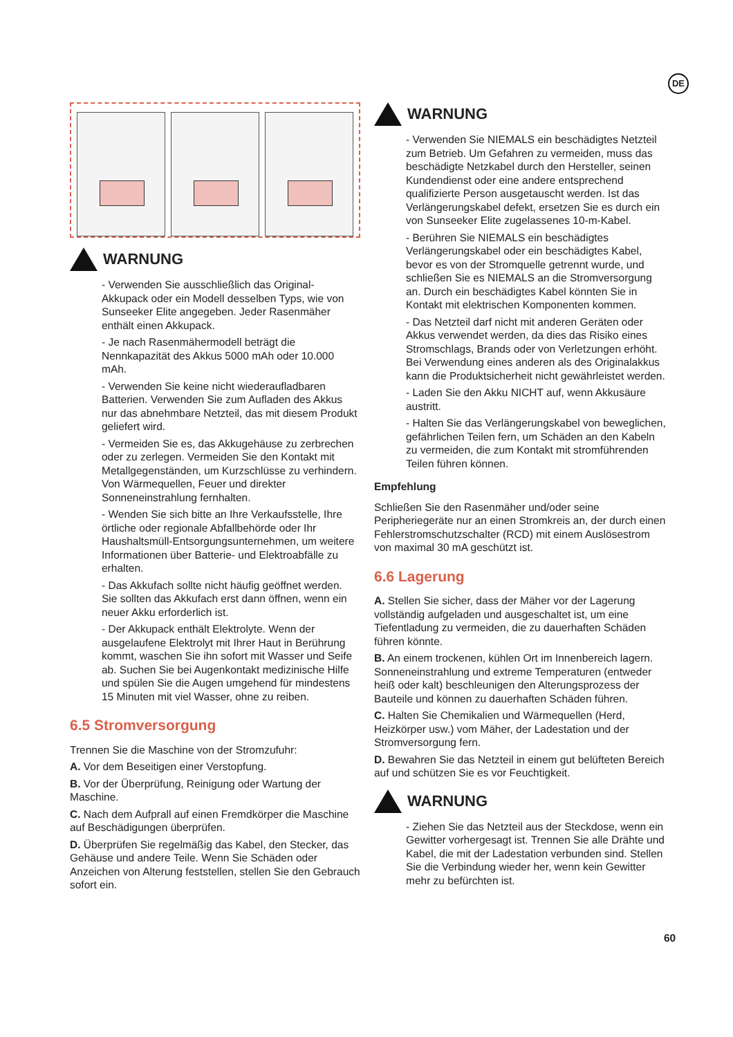DE
WARNUNG
- Verwenden Sie ausschließlich das Original-Akkupack oder ein Modell desselben Typs, wie von Sunseeker Elite angegeben. Jeder Rasenmäher enthält einen Akkupack.
- Je nach Rasenmähermodell beträgt die Nennkapazität des Akkus 5000 mAh oder 10.000 mAh.
- Verwenden Sie keine nicht wiederaufladbaren Batterien. Verwenden Sie zum Aufladen des Akkus nur das abnehmbare Netzteil, das mit diesem Produkt geliefert wird.
- Vermeiden Sie es, das Akkugehäuse zu zerbrechen oder zu zerlegen. Vermeiden Sie den Kontakt mit Metallgegenständen, um Kurzschlüsse zu verhindern. Von Wärmequellen, Feuer und direkter Sonneneinstrahlung fernhalten.
- Wenden Sie sich bitte an Ihre Verkaufsstelle, Ihre örtliche oder regionale Abfallbehörde oder Ihr Haushaltsmüll-Entsorgungsunternehmen, um weitere Informationen über Batterie- und Elektroabfälle zu erhalten.
- Das Akkufach sollte nicht häufig geöffnet werden. Sie sollten das Akkufach erst dann öffnen, wenn ein neuer Akku erforderlich ist.
- Der Akkupack enthält Elektrolyte. Wenn der ausgelaufene Elektrolyt mit Ihrer Haut in Berührung kommt, waschen Sie ihn sofort mit Wasser und Seife ab. Suchen Sie bei Augenkontakt medizinische Hilfe und spülen Sie die Augen umgehend für mindestens 15 Minuten mit viel Wasser, ohne zu reiben.
6.5 Stromversorgung
Trennen Sie die Maschine von der Stromzufuhr:
A. Vor dem Beseitigen einer Verstopfung.
B. Vor der Überprüfung, Reinigung oder Wartung der Maschine.
C. Nach dem Aufprall auf einen Fremdkörper die Maschine auf Beschädigungen überprüfen.
D. Überprüfen Sie regelmäßig das Kabel, den Stecker, das Gehäuse und andere Teile. Wenn Sie Schäden oder Anzeichen von Alterung feststellen, stellen Sie den Gebrauch sofort ein.
WARNUNG
- Verwenden Sie NIEMALS ein beschädigtes Netzteil zum Betrieb. Um Gefahren zu vermeiden, muss das beschädigte Netzkabel durch den Hersteller, seinen Kundendienst oder eine andere entsprechend qualifizierte Person ausgetauscht werden. Ist das Verlängerungskabel defekt, ersetzen Sie es durch ein von Sunseeker Elite zugelassenes 10-m-Kabel.
- Berühren Sie NIEMALS ein beschädigtes Verlängerungskabel oder ein beschädigtes Kabel, bevor es von der Stromquelle getrennt wurde, und schließen Sie es NIEMALS an die Stromversorgung an. Durch ein beschädigtes Kabel könnten Sie in Kontakt mit elektrischen Komponenten kommen.
- Das Netzteil darf nicht mit anderen Geräten oder Akkus verwendet werden, da dies das Risiko eines Stromschlags, Brands oder von Verletzungen erhöht. Bei Verwendung eines anderen als des Originalakkus kann die Produktsicherheit nicht gewährleistet werden.
- Laden Sie den Akku NICHT auf, wenn Akkusäure austritt.
- Halten Sie das Verlängerungskabel von beweglichen, gefährlichen Teilen fern, um Schäden an den Kabeln zu vermeiden, die zum Kontakt mit stromführenden Teilen führen können.
Empfehlung
Schließen Sie den Rasenmäher und/oder seine Peripheriegeräte nur an einen Stromkreis an, der durch einen Fehlerstromschutzschalter (RCD) mit einem Auslösestrom von maximal 30 mA geschützt ist.
6.6 Lagerung
A. Stellen Sie sicher, dass der Mäher vor der Lagerung vollständig aufgeladen und ausgeschaltet ist, um eine Tiefentladung zu vermeiden, die zu dauerhaften Schäden führen könnte.
B. An einem trockenen, kühlen Ort im Innenbereich lagern. Sonneneinstrahlung und extreme Temperaturen (entweder heiß oder kalt) beschleunigen den Alterungsprozess der Bauteile und können zu dauerhaften Schäden führen.
C. Halten Sie Chemikalien und Wärmequellen (Herd, Heizkörper usw.) vom Mäher, der Ladestation und der Stromversorgung fern.
D. Bewahren Sie das Netzteil in einem gut belüfteten Bereich auf und schützen Sie es vor Feuchtigkeit.
WARNUNG
- Ziehen Sie das Netzteil aus der Steckdose, wenn ein Gewitter vorhergesagt ist. Trennen Sie alle Drähte und Kabel, die mit der Ladestation verbunden sind. Stellen Sie die Verbindung wieder her, wenn kein Gewitter mehr zu befürchten ist.
60